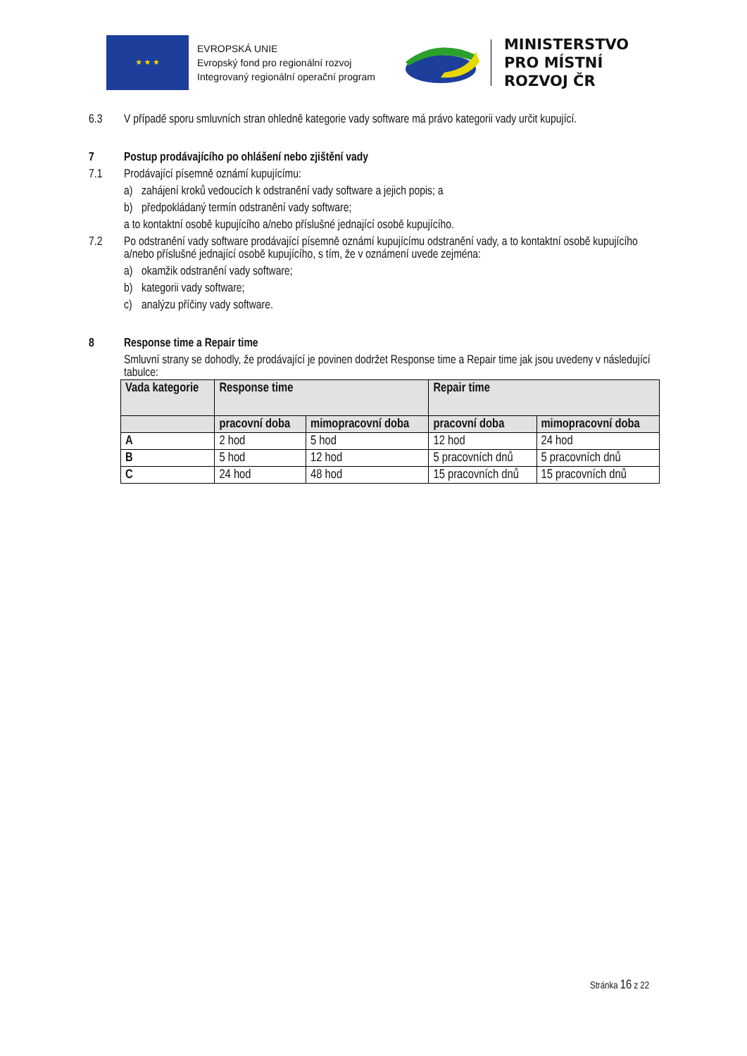★ ★ ★
EVROPSKÁ UNIE
Evropský fond pro regionální rozvoj
Integrovaný regionální operační program
MINISTERSTVO
PRO MÍSTNÍ
ROZVOJ ČR
6.3 V případě sporu smluvních stran ohledně kategorie vady software má právo kategorii vady určit kupující.
7 Postup prodávajícího po ohlášení nebo zjištění vady
7.1 Prodávající písemně oznámí kupujícímu:
a) zahájení kroků vedoucích k odstranění vady software a jejich popis; a
b) předpokládaný termín odstranění vady software;
a to kontaktní osobě kupujícího a/nebo příslušné jednající osobě kupujícího.
7.2 Po odstranění vady software prodávající písemně oznámí kupujícímu odstranění vady, a to kontaktní osobě kupujícího a/nebo příslušné jednající osobě kupujícího, s tím, že v oznámení uvede zejména:
a) okamžik odstranění vady software;
b) kategorii vady software;
c) analýzu příčiny vady software.
8 Response time a Repair time
Smluvní strany se dohodly, že prodávající je povinen dodržet Response time a Repair time jak jsou uvedeny v následující tabulce:
| Vada kategorie | Response time | | Repair time | |
| --- | --- | --- | --- | --- |
| | pracovní doba | mimopracovní doba | pracovní doba | mimopracovní doba |
| A | 2 hod | 5 hod | 12 hod | 24 hod |
| B | 5 hod | 12 hod | 5 pracovních dnů | 5 pracovních dnů |
| C | 24 hod | 48 hod | 15 pracovních dnů | 15 pracovních dnů |
Stránka 16 z 22